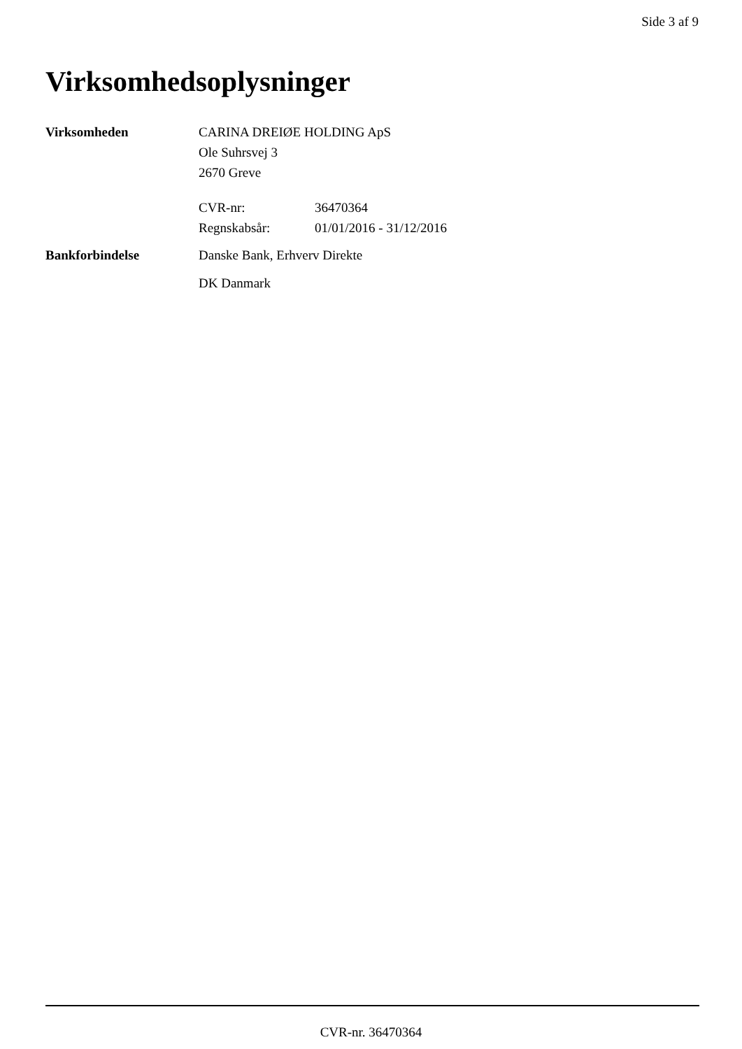Side 3 af 9
Virksomhedsoplysninger
| Virksomheden | CARINA DREIØE HOLDING ApS Ole Suhrsvej 3 2670 Greve | |
| | CVR-nr: | 36470364 |
| | Regnskabsår: | 01/01/2016 - 31/12/2016 |
| Bankforbindelse | Danske Bank, Erhverv Direkte | |
| | DK Danmark | |
CVR-nr. 36470364